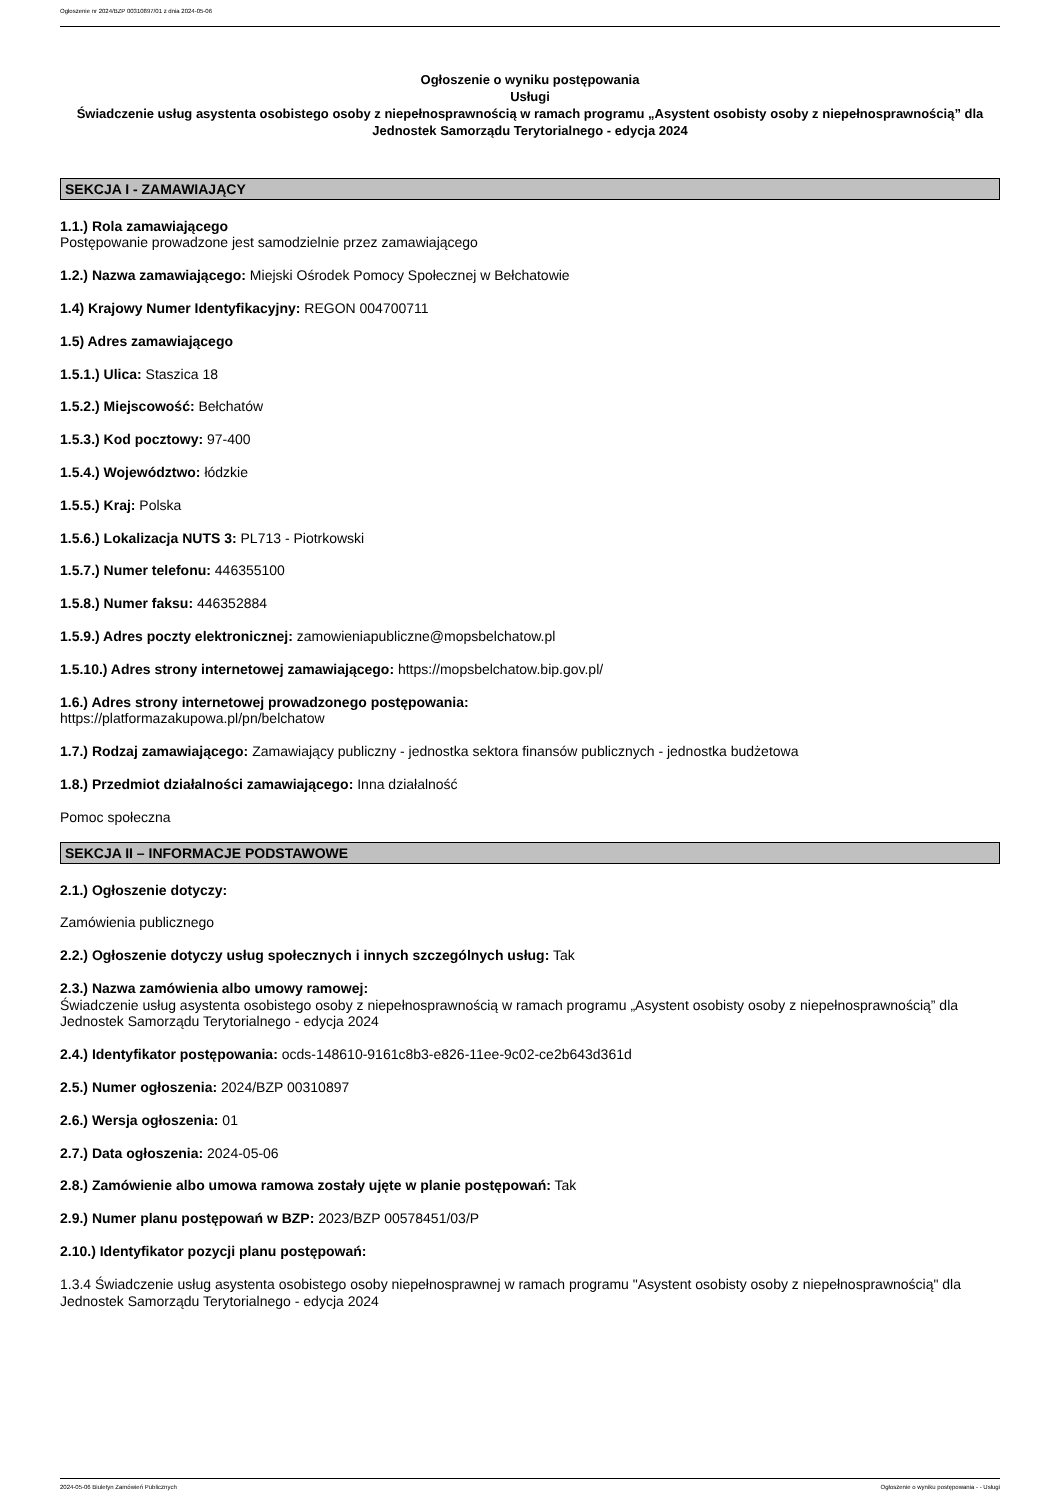Ogłoszenie nr 2024/BZP 00310897/01 z dnia 2024-05-06
Ogłoszenie o wyniku postępowania
Usługi
Świadczenie usług asystenta osobistego osoby z niepełnosprawnością w ramach programu „Asystent osobisty osoby z niepełnosprawnością” dla Jednostek Samorządu Terytorialnego - edycja 2024
SEKCJA I - ZAMAWIAJĄCY
1.1.) Rola zamawiającego
Postępowanie prowadzone jest samodzielnie przez zamawiającego
1.2.) Nazwa zamawiającego: Miejski Ośrodek Pomocy Społecznej w Bełchatowie
1.4) Krajowy Numer Identyfikacyjny: REGON 004700711
1.5) Adres zamawiającego
1.5.1.) Ulica: Staszica 18
1.5.2.) Miejscowość: Bełchatów
1.5.3.) Kod pocztowy: 97-400
1.5.4.) Województwo: łódzkie
1.5.5.) Kraj: Polska
1.5.6.) Lokalizacja NUTS 3: PL713 - Piotrkowski
1.5.7.) Numer telefonu: 446355100
1.5.8.) Numer faksu: 446352884
1.5.9.) Adres poczty elektronicznej: zamowieniapubliczne@mopsbelchatow.pl
1.5.10.) Adres strony internetowej zamawiającego: https://mopsbelchatow.bip.gov.pl/
1.6.) Adres strony internetowej prowadzonego postępowania:
https://platformazakupowa.pl/pn/belchatow
1.7.) Rodzaj zamawiającego: Zamawiający publiczny - jednostka sektora finansów publicznych - jednostka budżetowa
1.8.) Przedmiot działalności zamawiającego: Inna działalność
Pomoc społeczna
SEKCJA II – INFORMACJE PODSTAWOWE
2.1.) Ogłoszenie dotyczy:
Zamówienia publicznego
2.2.) Ogłoszenie dotyczy usług społecznych i innych szczególnych usług: Tak
2.3.) Nazwa zamówienia albo umowy ramowej:
Świadczenie usług asystenta osobistego osoby z niepełnosprawnością w ramach programu „Asystent osobisty osoby z niepełnosprawnością” dla Jednostek Samorządu Terytorialnego - edycja 2024
2.4.) Identyfikator postępowania: ocds-148610-9161c8b3-e826-11ee-9c02-ce2b643d361d
2.5.) Numer ogłoszenia: 2024/BZP 00310897
2.6.) Wersja ogłoszenia: 01
2.7.) Data ogłoszenia: 2024-05-06
2.8.) Zamówienie albo umowa ramowa zostały ujęte w planie postępowań: Tak
2.9.) Numer planu postępowań w BZP: 2023/BZP 00578451/03/P
2.10.) Identyfikator pozycji planu postępowań:
1.3.4 Świadczenie usług asystenta osobistego osoby niepełnosprawnej w ramach programu "Asystent osobisty osoby z niepełnosprawnością" dla Jednostek Samorządu Terytorialnego - edycja 2024
2024-05-06 Biuletyn Zamówień Publicznych Ogłoszenie o wyniku postępowania - - Usługi